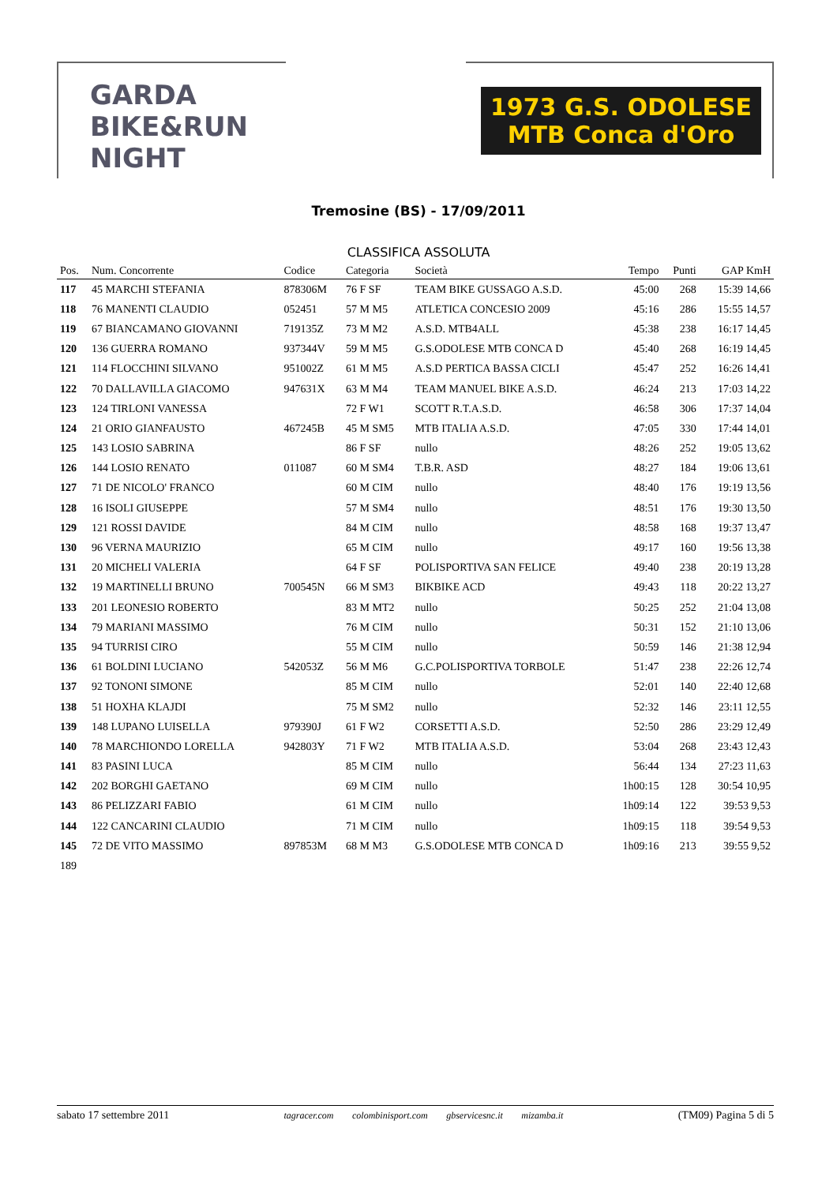GARDA
BIKE&RUN
NIGHT
1973 G.S. ODOLESE
MTB Conca d'Oro
Tremosine (BS) - 17/09/2011
CLASSIFICA ASSOLUTA
| Pos. | Num. Concorrente | Codice | Categoria | Società | Tempo | Punti | GAP KmH |
| --- | --- | --- | --- | --- | --- | --- | --- |
| 117 | 45 MARCHI STEFANIA | 878306M | 76 F SF | TEAM BIKE GUSSAGO A.S.D. | 45:00 | 268 | 15:39 14,66 |
| 118 | 76 MANENTI CLAUDIO | 052451 | 57 M M5 | ATLETICA CONCESIO 2009 | 45:16 | 286 | 15:55 14,57 |
| 119 | 67 BIANCAMANO GIOVANNI | 719135Z | 73 M M2 | A.S.D. MTB4ALL | 45:38 | 238 | 16:17 14,45 |
| 120 | 136 GUERRA ROMANO | 937344V | 59 M M5 | G.S.ODOLESE MTB CONCA D | 45:40 | 268 | 16:19 14,45 |
| 121 | 114 FLOCCHINI SILVANO | 951002Z | 61 M M5 | A.S.D PERTICA BASSA CICLI | 45:47 | 252 | 16:26 14,41 |
| 122 | 70 DALLAVILLA GIACOMO | 947631X | 63 M M4 | TEAM MANUEL BIKE A.S.D. | 46:24 | 213 | 17:03 14,22 |
| 123 | 124 TIRLONI VANESSA | | 72 F W1 | SCOTT R.T.A.S.D. | 46:58 | 306 | 17:37 14,04 |
| 124 | 21 ORIO GIANFAUSTO | 467245B | 45 M SM5 | MTB ITALIA A.S.D. | 47:05 | 330 | 17:44 14,01 |
| 125 | 143 LOSIO SABRINA | | 86 F SF | nullo | 48:26 | 252 | 19:05 13,62 |
| 126 | 144 LOSIO RENATO | 011087 | 60 M SM4 | T.B.R. ASD | 48:27 | 184 | 19:06 13,61 |
| 127 | 71 DE NICOLO' FRANCO | | 60 M CIM | nullo | 48:40 | 176 | 19:19 13,56 |
| 128 | 16 ISOLI GIUSEPPE | | 57 M SM4 | nullo | 48:51 | 176 | 19:30 13,50 |
| 129 | 121 ROSSI DAVIDE | | 84 M CIM | nullo | 48:58 | 168 | 19:37 13,47 |
| 130 | 96 VERNA MAURIZIO | | 65 M CIM | nullo | 49:17 | 160 | 19:56 13,38 |
| 131 | 20 MICHELI VALERIA | | 64 F SF | POLISPORTIVA SAN FELICE | 49:40 | 238 | 20:19 13,28 |
| 132 | 19 MARTINELLI BRUNO | 700545N | 66 M SM3 | BIKBIKE ACD | 49:43 | 118 | 20:22 13,27 |
| 133 | 201 LEONESIO ROBERTO | | 83 M MT2 | nullo | 50:25 | 252 | 21:04 13,08 |
| 134 | 79 MARIANI MASSIMO | | 76 M CIM | nullo | 50:31 | 152 | 21:10 13,06 |
| 135 | 94 TURRISI CIRO | | 55 M CIM | nullo | 50:59 | 146 | 21:38 12,94 |
| 136 | 61 BOLDINI LUCIANO | 542053Z | 56 M M6 | G.C.POLISPORTIVA TORBOLE | 51:47 | 238 | 22:26 12,74 |
| 137 | 92 TONONI SIMONE | | 85 M CIM | nullo | 52:01 | 140 | 22:40 12,68 |
| 138 | 51 HOXHA KLAJDI | | 75 M SM2 | nullo | 52:32 | 146 | 23:11 12,55 |
| 139 | 148 LUPANO LUISELLA | 979390J | 61 F W2 | CORSETTI A.S.D. | 52:50 | 286 | 23:29 12,49 |
| 140 | 78 MARCHIONDO LORELLA | 942803Y | 71 F W2 | MTB ITALIA A.S.D. | 53:04 | 268 | 23:43 12,43 |
| 141 | 83 PASINI LUCA | | 85 M CIM | nullo | 56:44 | 134 | 27:23 11,63 |
| 142 | 202 BORGHI GAETANO | | 69 M CIM | nullo | 1h00:15 | 128 | 30:54 10,95 |
| 143 | 86 PELIZZARI FABIO | | 61 M CIM | nullo | 1h09:14 | 122 | 39:53 9,53 |
| 144 | 122 CANCARINI CLAUDIO | | 71 M CIM | nullo | 1h09:15 | 118 | 39:54 9,53 |
| 145 | 72 DE VITO MASSIMO | 897853M | 68 M M3 | G.S.ODOLESE MTB CONCA D | 1h09:16 | 213 | 39:55 9,52 |
| 189 | | | | | | | |
sabato 17 settembre 2011 tagracer.com colombinisport.com gbservicesnc.it mizamba.it (TM09) Pagina 5 di 5